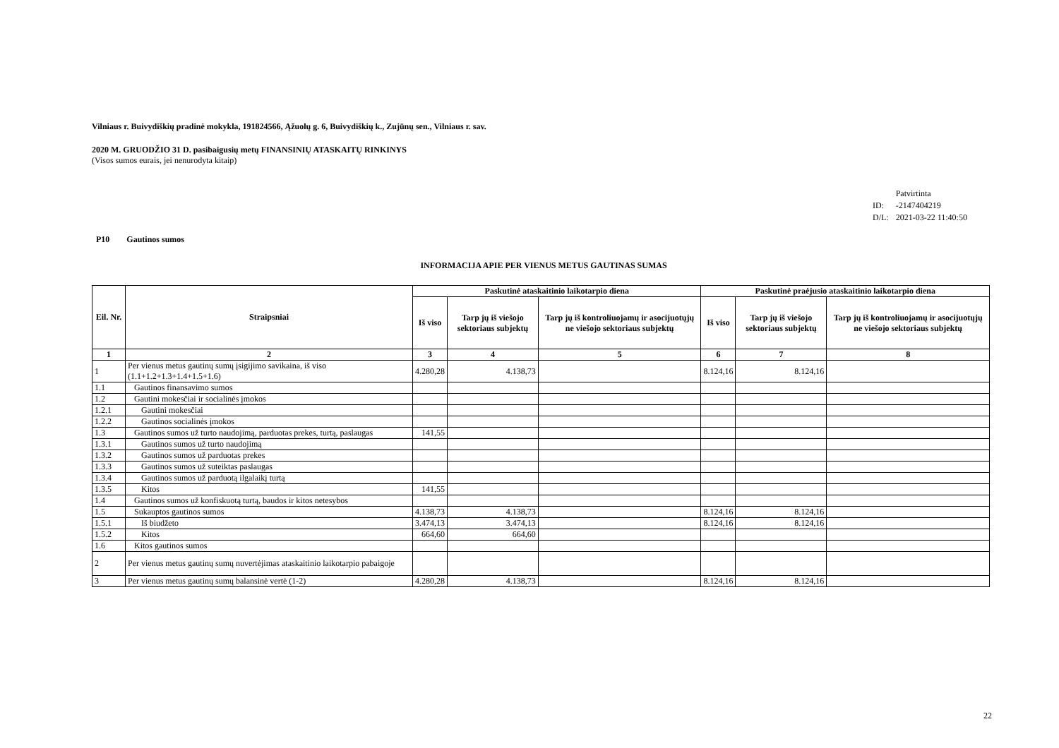Vilniaus r. Buivydiškių pradinė mokykla, 191824566, Ąžuolų g. 6, Buivydiškių k., Zujūnų sen., Vilniaus r. sav.
2020 M. GRUODŽIO 31 D. pasibaigusių metų FINANSINIŲ ATASKAITŲ RINKINYS
(Visos sumos eurais, jei nenurodyta kitaip)
| | Patvirtinta |
| ID: | -2147404219 |
| D/L: | 2021-03-22 11:40:50 |
P10 Gautinos sumos
INFORMACIJA APIE PER VIENUS METUS GAUTINAS SUMAS
| Eil. Nr. | Straipsniai | Paskutinė ataskaitinio laikotarpio diena | | | Paskutinė praėjusio ataskaitinio laikotarpio diena | | |
| --- | --- | --- | --- | --- | --- | --- | --- |
| | | Iš viso | Tarp jų iš viešojo sektoriaus subjektų | Tarp jų iš kontroliuojamų ir asocijuotųjų ne viešojo sektoriaus subjektų | Iš viso | Tarp jų iš viešojo sektoriaus subjektų | Tarp jų iš kontroliuojamų ir asocijuotųjų ne viešojo sektoriaus subjektų |
| 1 | 2 | 3 | 4 | 5 | 6 | 7 | 8 |
| 1 | Per vienus metus gautinų sumų įsigijimo savikaina, iš viso (1.1+1.2+1.3+1.4+1.5+1.6) | 4.280,28 | 4.138,73 | | 8.124,16 | 8.124,16 | |
| 1.1 | Gautinos finansavimo sumos | | | | | | |
| 1.2 | Gautini mokesčiai ir socialinės įmokos | | | | | | |
| 1.2.1 | Gautini mokesčiai | | | | | | |
| 1.2.2 | Gautinos socialinės įmokos | | | | | | |
| 1.3 | Gautinos sumos už turto naudojimą, parduotas prekes, turtą, paslaugas | 141,55 | | | | | |
| 1.3.1 | Gautinos sumos už turto naudojimą | | | | | | |
| 1.3.2 | Gautinos sumos už parduotas prekes | | | | | | |
| 1.3.3 | Gautinos sumos už suteiktas paslaugas | | | | | | |
| 1.3.4 | Gautinos sumos už parduotą ilgalaikį turtą | | | | | | |
| 1.3.5 | Kitos | 141,55 | | | | | |
| 1.4 | Gautinos sumos už konfiskuotą turtą, baudos ir kitos netesybos | | | | | | |
| 1.5 | Sukauptos gautinos sumos | 4.138,73 | 4.138,73 | | 8.124,16 | 8.124,16 | |
| 1.5.1 | Iš biudžeto | 3.474,13 | 3.474,13 | | 8.124,16 | 8.124,16 | |
| 1.5.2 | Kitos | 664,60 | 664,60 | | | | |
| 1.6 | Kitos gautinos sumos | | | | | | |
| 2 | Per vienus metus gautinų sumų nuvertėjimas ataskaitinio laikotarpio pabaigoje | | | | | | |
| 3 | Per vienus metus gautinų sumų balansinė vertė (1-2) | 4.280,28 | 4.138,73 | | 8.124,16 | 8.124,16 | |
22